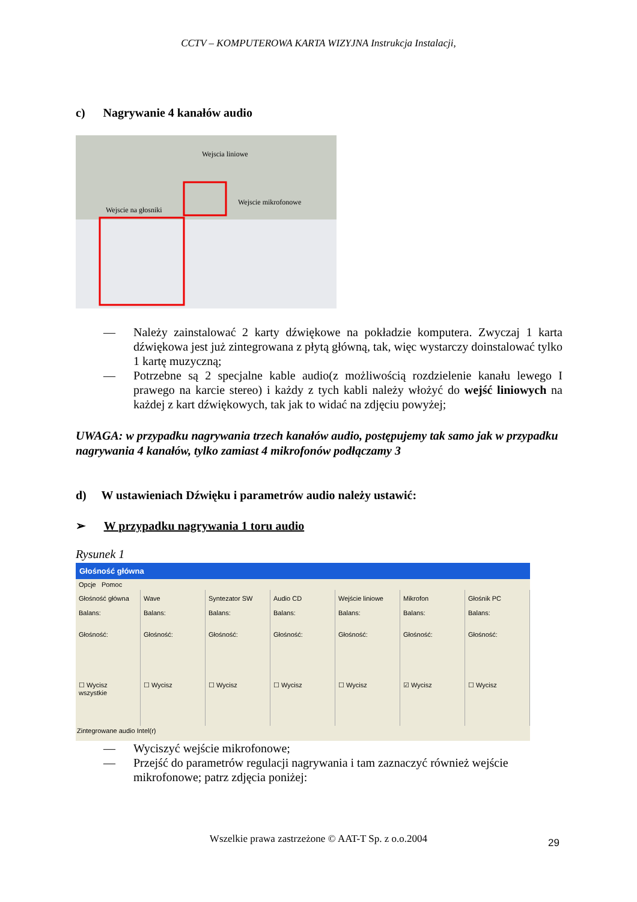CCTV – KOMPUTEROWA KARTA WIZYJNA Instrukcja Instalacji,
c) Nagrywanie 4 kanałów audio
Wejscia liniowe
Wejscie na głosniki
Wejscie mikrofonowe
— Należy zainstalować 2 karty dźwiękowe na pokładzie komputera. Zwyczaj 1 karta dźwiękowa jest już zintegrowana z płytą główną, tak, więc wystarczy doinstalować tylko 1 kartę muzyczną;
— Potrzebne są 2 specjalne kable audio(z możliwością rozdzielenie kanału lewego I prawego na karcie stereo) i każdy z tych kabli należy włożyć do wejść liniowych na każdej z kart dźwiękowych, tak jak to widać na zdjęciu powyżej;
UWAGA: w przypadku nagrywania trzech kanałów audio, postępujemy tak samo jak w przypadku nagrywania 4 kanałów, tylko zamiast 4 mikrofonów podłączamy 3
d) W ustawieniach Dźwięku i parametrów audio należy ustawić:
➢ W przypadku nagrywania 1 toru audio
Rysunek 1
Głośność główna
Opcje Pomoc
Głośność główna
Balans:
Głośność:
☐ Wycisz wszystkie
Wave
Balans:
Głośność:
☐ Wycisz
Syntezator SW
Balans:
Głośność:
☐ Wycisz
Audio CD
Balans:
Głośność:
☐ Wycisz
Wejście liniowe
Balans:
Głośność:
☐ Wycisz
Mikrofon
Balans:
Głośność:
☑ Wycisz
Głośnik PC
Balans:
Głośność:
☐ Wycisz
Zintegrowane audio Intel(r)
— Wyciszyć wejście mikrofonowe;
— Przejść do parametrów regulacji nagrywania i tam zaznaczyć również wejście mikrofonowe; patrz zdjęcia poniżej:
Wszelkie prawa zastrzeżone © AAT-T Sp. z o.o.2004 29